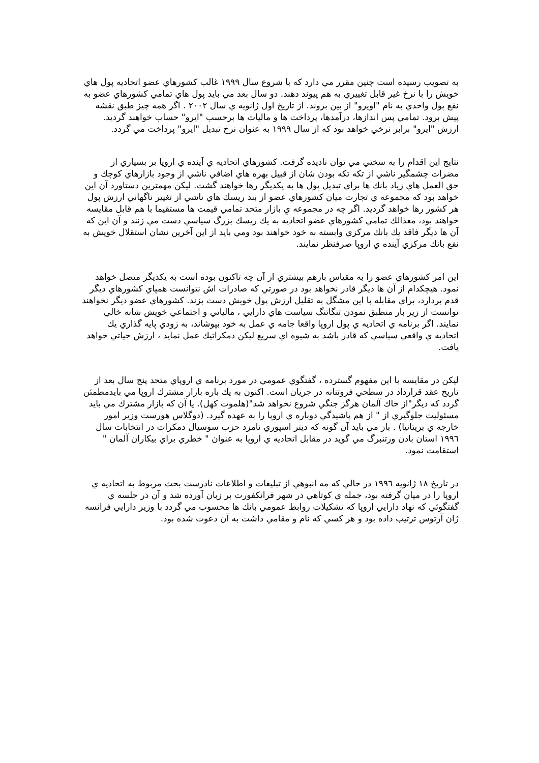به تصويب رسيده است چنين مقرر مي دارد كه با شروع سال ١٩٩٩ غالب كشورهاي عضو اتحاديه پول هاي خويش را با نرخ غير قابل تغييري به هم پيوند دهند. دو سال بعد مي بايد پول هاي تمامي كشورهاي عضو به نفع پول واحدي به نام "اويرو" از بين بروند. از تاريخ اول ژانويه ي سال ٢٠٠٢ . اگر همه چيز طبق نقشه پيش برود. تمامي پس اندازها، درآمدها، پرداخت ها و ماليات ها برحسب "ايرو" حساب خواهند گرديد. ارزش "ايرو" برابر نرخي خواهد بود كه از سال ١٩٩٩ به عنوان نرخ تبديل "ايرو" پرداخت مي گردد.
نتايج اين اقدام را به سختي مي توان ناديده گرفت. كشورهاي اتحاديه ي آينده ي اروپا بر بسياري از مضرات چشمگير ناشي از تكه تكه بودن شان از قبيل بهره هاي اضافي ناشي از وجود بازارهاي كوچك و حق العمل هاي زياد بانك ها براي تبديل پول ها به يكديگر رها خواهند گشت. ليكن مهمترين دستاورد آن اين خواهد بود كه مجموعه ي تجارت ميان كشورهاي عضو از بند ريسك هاي ناشي از تغيير ناگهاني ارزش پول هر كشور رها خواهد گرديد. اگر چه در مجموعه يِ بازار متحد تمامي قيمت ها مستقيما با هم قابل مقايسه خواهند بود، معذالك تمامي كشورهاي عضو اتحاديه به يك ريسك بزرگ سياسي دست مي زنند و آن اين كه آن ها ديگر فاقد يك بانك مركزي وابسته به خود خواهند بود ومي بايد از اين آخرين نشان استقلال خويش به نفع بانك مركزي آينده ي اروپا صرفنظر نمايند.
اين امر كشورهاي عضو را به مقياس بازهم بيشتري از آن چه تاكنون بوده است به يكديگر متصل خواهد نمود. هيچكدام از آن ها ديگر قادر نخواهد بود در صورتي كه صادرات اش نتوانست همپاي كشورهاي ديگر قدم بردارد، براي مقابله با اين مشگل به تقليل ارزش پول خويش دست بزند. كشورهاي عضو ديگر نخواهند توانست از زير بار منطبق نمودن تنگاتنگ سياست هاي دارايي ، مالياتي و اجتماعي خويش شانه خالي نمايند. اگر برنامه ي اتحاديه ي پول اروپا واقعا جامه ي عمل به خود بپوشاند، به زودي پايه گذاري يك اتحاديه ي واقعي سياسي كه قادر باشد به شيوه اي سريع ليكن دمكراتيك عمل نمايد ، ارزش حياتي خواهد يافت.
ليكن در مقايسه با اين مفهوم گسترده ، گفتگوي عمومي در مورد برنامه ي اروپاي متحد پنج سال بعد از تاريخ عقد قرارداد در سطحي فروتنانه در جريان است. اكنون به يك باره بازار مشترك اروپا مي بايدمطمئن گردد كه ديگر"از خاك آلمان هرگز جنگي شروع نخواهد شد"(هلموت كهل). يا آن كه بازار مشترك مي بايد مسئوليت جلوگيري از " از هم پاشيدگي دوباره ي اروپا را به عهده گيرد. (دوگلاس هورست وزير امور خارجه ي بريتانيا) . باز مي بايد آن گونه كه ديتر اسپوري نامزد حزب سوسيال دمكرات در انتخابات سال ١٩٩٦ استان بادن ورتنبرگ مي گويد در مقابل اتحاديه ي اروپا به عنوان " خطري براي بيكاران آلمان " استقامت نمود.
در تاريخ ١٨ ژانويه ١٩٩٦ در حالي كه مه انبوهي از تبليغات و اطلاعات نادرست بحث مربوط به اتحاديه ي اروپا را در ميان گرفته بود، جمله ي كوتاهي در شهر فرانكفورت بر زبان آورده شد و آن در جلسه ي گفتگوئي كه نهاد دارايي اروپا كه تشكيلات روابط عمومي بانك ها محسوب مي گردد با وزير دارايي فرانسه ژان آرتوس ترتيب داده بود و هر كسي كه نام و مقامي داشت به آن دعوت شده بود.